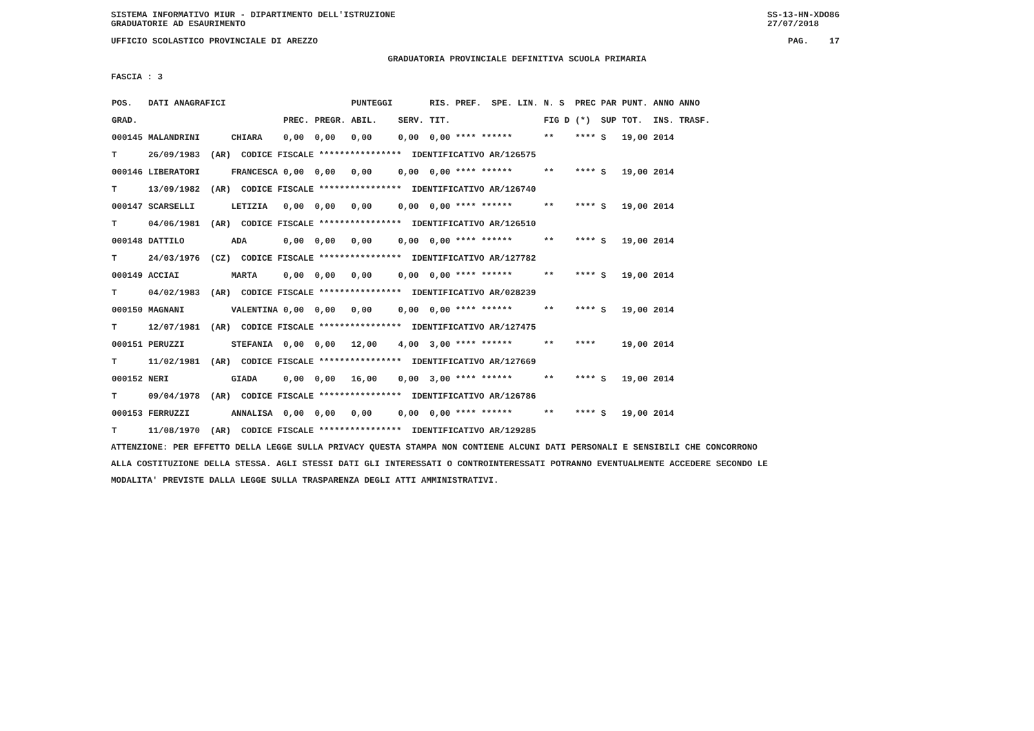SISTEMA INFORMATIVO MIUR - DIPARTIMENTO DELL'ISTRUZIONE
GRADUATORIE AD ESAURIMENTO SS-13-HN-XDO86
27/07/2018
UFFICIO SCOLASTICO PROVINCIALE DI AREZZO PAG. 17
GRADUATORIA PROVINCIALE DEFINITIVA SCUOLA PRIMARIA
FASCIA : 3
| POS. | DATI ANAGRAFICI | | | | PUNTEGGI | | RIS. PREF. SPE. LIN. | N. S | PREC PAR | PUNT. | ANNO ANNO |
| --- | --- | --- | --- | --- | --- | --- | --- | --- | --- | --- | --- |
| GRAD. | | | PREC. | PREGR. | ABIL. | SERV. | TIT. | FIG D | (*) SUP | TOT. | INS. TRASF. |
| 000145 | MALANDRINI | CHIARA | 0,00 | 0,00 | 0,00 | 0,00 | 0,00 **** ****** | ** | **** S | 19,00 | 2014 |
| T | 26/09/1983 (AR) CODICE FISCALE **************** IDENTIFICATIVO AR/126575 | | | | | | | | | | |
| 000146 | LIBERATORI | FRANCESCA | 0,00 | 0,00 | 0,00 | 0,00 | 0,00 **** ****** | ** | **** S | 19,00 | 2014 |
| T | 13/09/1982 (AR) CODICE FISCALE **************** IDENTIFICATIVO AR/126740 | | | | | | | | | | |
| 000147 | SCARSELLI | LETIZIA | 0,00 | 0,00 | 0,00 | 0,00 | 0,00 **** ****** | ** | **** S | 19,00 | 2014 |
| T | 04/06/1981 (AR) CODICE FISCALE **************** IDENTIFICATIVO AR/126510 | | | | | | | | | | |
| 000148 | DATTILO | ADA | 0,00 | 0,00 | 0,00 | 0,00 | 0,00 **** ****** | ** | **** S | 19,00 | 2014 |
| T | 24/03/1976 (CZ) CODICE FISCALE **************** IDENTIFICATIVO AR/127782 | | | | | | | | | | |
| 000149 | ACCIAI | MARTA | 0,00 | 0,00 | 0,00 | 0,00 | 0,00 **** ****** | ** | **** S | 19,00 | 2014 |
| T | 04/02/1983 (AR) CODICE FISCALE **************** IDENTIFICATIVO AR/028239 | | | | | | | | | | |
| 000150 | MAGNANI | VALENTINA | 0,00 | 0,00 | 0,00 | 0,00 | 0,00 **** ****** | ** | **** S | 19,00 | 2014 |
| T | 12/07/1981 (AR) CODICE FISCALE **************** IDENTIFICATIVO AR/127475 | | | | | | | | | | |
| 000151 | PERUZZI | STEFANIA | 0,00 | 0,00 | 12,00 | 4,00 | 3,00 **** ****** | ** | **** | 19,00 | 2014 |
| T | 11/02/1981 (AR) CODICE FISCALE **************** IDENTIFICATIVO AR/127669 | | | | | | | | | | |
| 000152 | NERI | GIADA | 0,00 | 0,00 | 16,00 | 0,00 | 3,00 **** ****** | ** | **** S | 19,00 | 2014 |
| T | 09/04/1978 (AR) CODICE FISCALE **************** IDENTIFICATIVO AR/126786 | | | | | | | | | | |
| 000153 | FERRUZZI | ANNALISA | 0,00 | 0,00 | 0,00 | 0,00 | 0,00 **** ****** | ** | **** S | 19,00 | 2014 |
| T | 11/08/1970 (AR) CODICE FISCALE **************** IDENTIFICATIVO AR/129285 | | | | | | | | | | |
ATTENZIONE: PER EFFETTO DELLA LEGGE SULLA PRIVACY QUESTA STAMPA NON CONTIENE ALCUNI DATI PERSONALI E SENSIBILI CHE CONCORRONO
ALLA COSTITUZIONE DELLA STESSA. AGLI STESSI DATI GLI INTERESSATI O CONTROINTERESSATI POTRANNO EVENTUALMENTE ACCEDERE SECONDO LE
MODALITA' PREVISTE DALLA LEGGE SULLA TRASPARENZA DEGLI ATTI AMMINISTRATIVI.